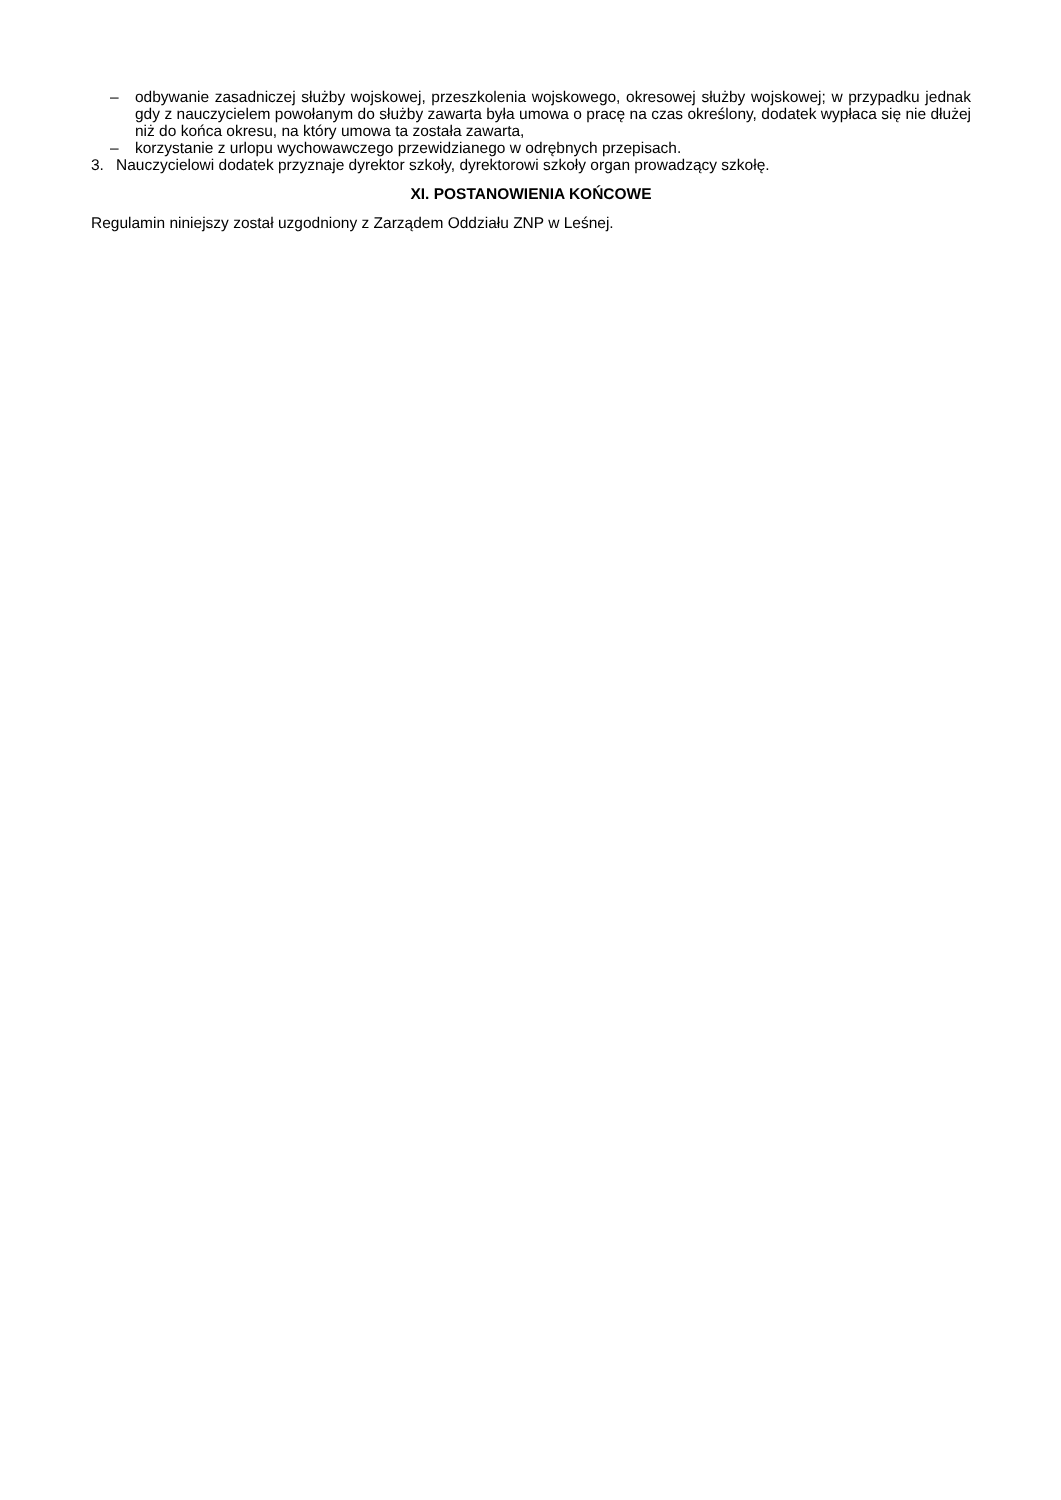– odbywanie zasadniczej służby wojskowej, przeszkolenia wojskowego, okresowej służby wojskowej; w przypadku jednak gdy z nauczycielem powołanym do służby zawarta była umowa o pracę na czas określony, dodatek wypłaca się nie dłużej niż do końca okresu, na który umowa ta została zawarta,
– korzystanie z urlopu wychowawczego przewidzianego w odrębnych przepisach.
3. Nauczycielowi dodatek przyznaje dyrektor szkoły, dyrektorowi szkoły organ prowadzący szkołę.
XI. POSTANOWIENIA KOŃCOWE
Regulamin niniejszy został uzgodniony z Zarządem Oddziału ZNP w Leśnej.